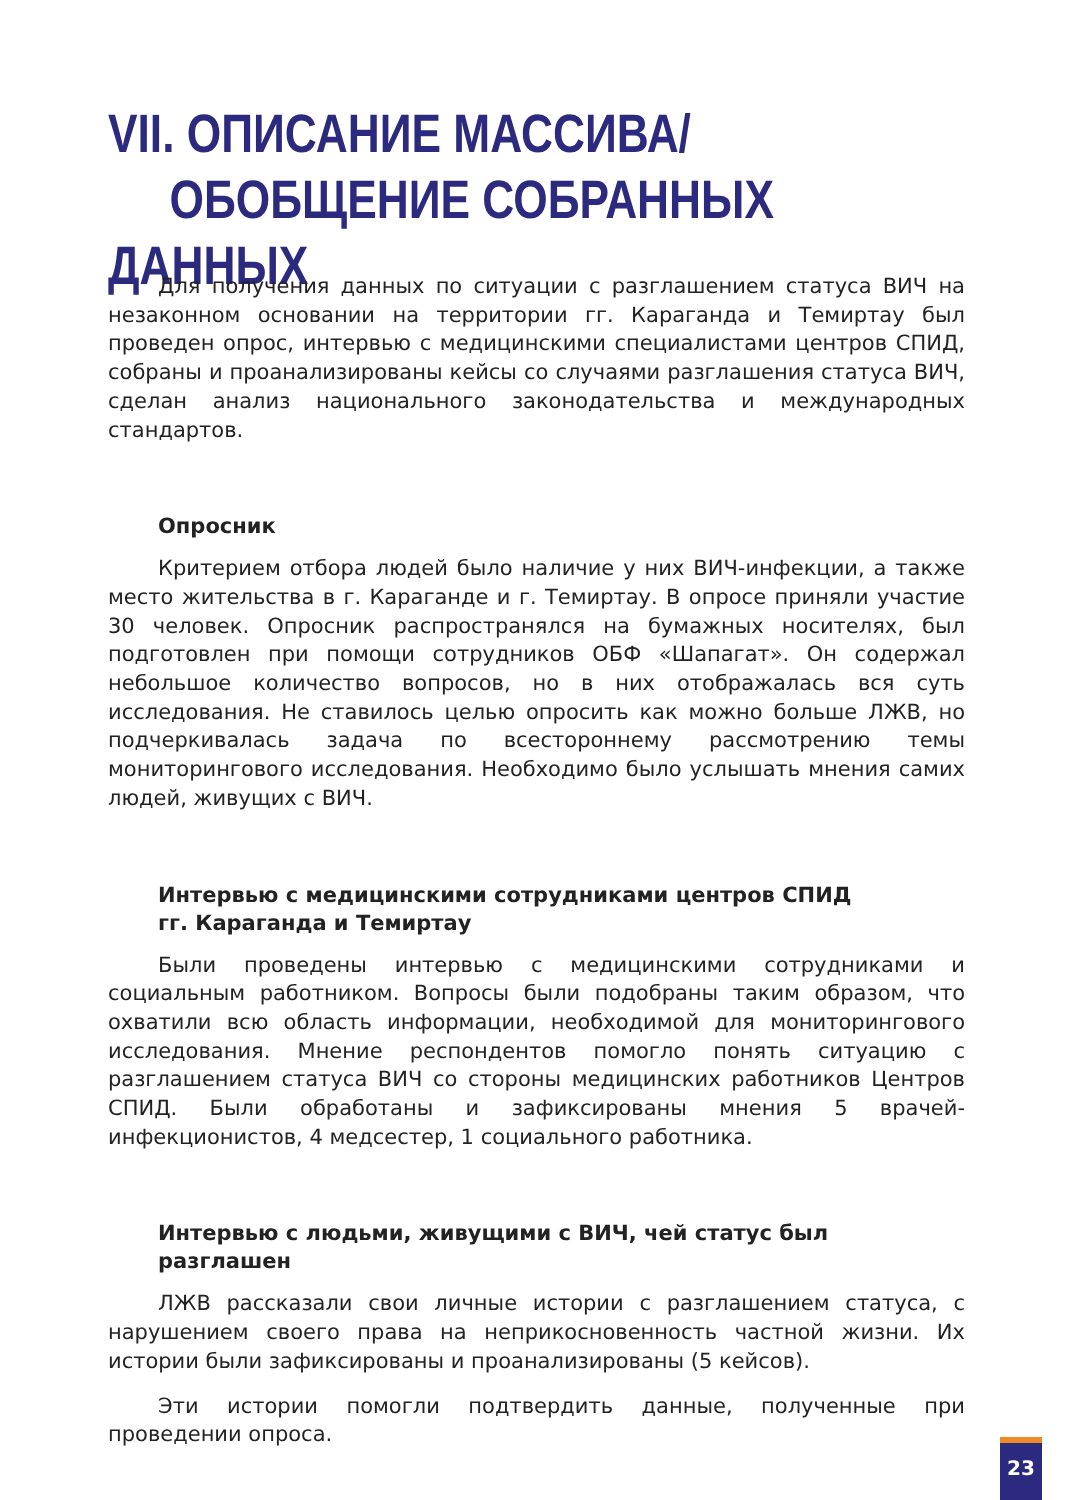VII. ОПИСАНИЕ МАССИВА/
ОБОБЩЕНИЕ СОБРАННЫХ ДАННЫХ
Для получения данных по ситуации с разглашением статуса ВИЧ на незаконном основании на территории гг. Караганда и Темиртау был проведен опрос, интервью с медицинскими специалистами центров СПИД, собраны и проанализированы кейсы со случаями разглашения статуса ВИЧ, сделан анализ национального законодательства и международных стандартов.
Опросник
Критерием отбора людей было наличие у них ВИЧ-инфекции, а также место жительства в г. Караганде и г. Темиртау. В опросе приняли участие 30 человек. Опросник распространялся на бумажных носителях, был подготовлен при помощи сотрудников ОБФ «Шапагат». Он содержал небольшое количество вопросов, но в них отображалась вся суть исследования. Не ставилось целью опросить как можно больше ЛЖВ, но подчеркивалась задача по всестороннему рассмотрению темы мониторингового исследования. Необходимо было услышать мнения самих людей, живущих с ВИЧ.
Интервью с медицинскими сотрудниками центров СПИД
гг. Караганда и Темиртау
Были проведены интервью с медицинскими сотрудниками и социальным работником. Вопросы были подобраны таким образом, что охватили всю область информации, необходимой для мониторингового исследования. Мнение респондентов помогло понять ситуацию с разглашением статуса ВИЧ со стороны медицинских работников Центров СПИД. Были обработаны и зафиксированы мнения 5 врачей-инфекционистов, 4 медсестер, 1 социального работника.
Интервью с людьми, живущими с ВИЧ, чей статус был разглашен
ЛЖВ рассказали свои личные истории с разглашением статуса, с нарушением своего права на неприкосновенность частной жизни. Их истории были зафиксированы и проанализированы (5 кейсов).
Эти истории помогли подтвердить данные, полученные при проведении опроса.
23